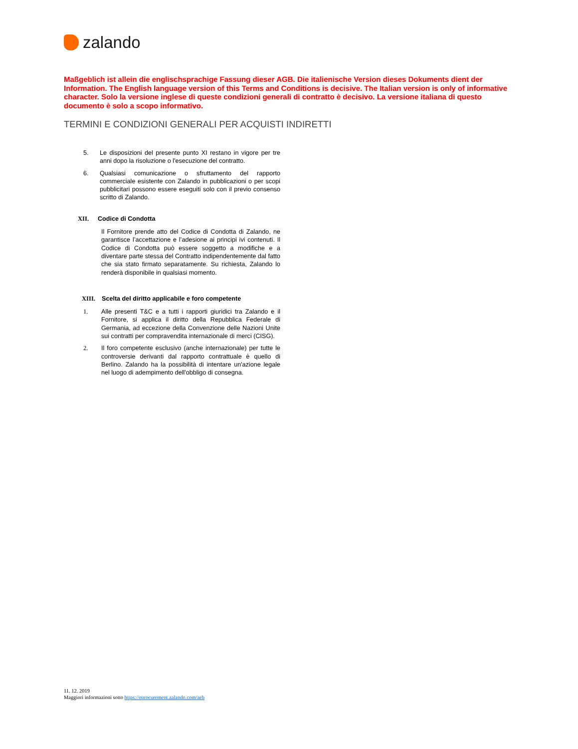zalando
Maßgeblich ist allein die englischsprachige Fassung dieser AGB. Die italienische Version dieses Dokuments dient der Information. The English language version of this Terms and Conditions is decisive. The Italian version is only of informative character. Solo la versione inglese di queste condizioni generali di contratto è decisivo. La versione italiana di questo documento è solo a scopo informativo.
TERMINI E CONDIZIONI GENERALI PER ACQUISTI INDIRETTI
5. Le disposizioni del presente punto XI restano in vigore per tre anni dopo la risoluzione o l'esecuzione del contratto.
6. Qualsiasi comunicazione o sfruttamento del rapporto commerciale esistente con Zalando in pubblicazioni o per scopi pubblicitari possono essere eseguiti solo con il previo consenso scritto di Zalando.
XII. Codice di Condotta
Il Fornitore prende atto del Codice di Condotta di Zalando, ne garantisce l’accettazione e l’adesione ai principi ivi contenuti. Il Codice di Condotta può essere soggetto a modifiche e a diventare parte stessa del Contratto indipendentemente dal fatto che sia stato firmato separatamente. Su richiesta, Zalando lo renderà disponibile in qualsiasi momento.
XIII. Scelta del diritto applicabile e foro competente
1. Alle presenti T&C e a tutti i rapporti giuridici tra Zalando e il Fornitore, si applica il diritto della Repubblica Federale di Germania, ad eccezione della Convenzione delle Nazioni Unite sui contratti per compravendita internazionale di merci (CISG).
2. Il foro competente esclusivo (anche internazionale) per tutte le controversie derivanti dal rapporto contrattuale è quello di Berlino. Zalando ha la possibilità di intentare un'azione legale nel luogo di adempimento dell'obbligo di consegna.
11. 12. 2019
Maggiori informazioni sotto https://eprocurement.zalando.com/aeb